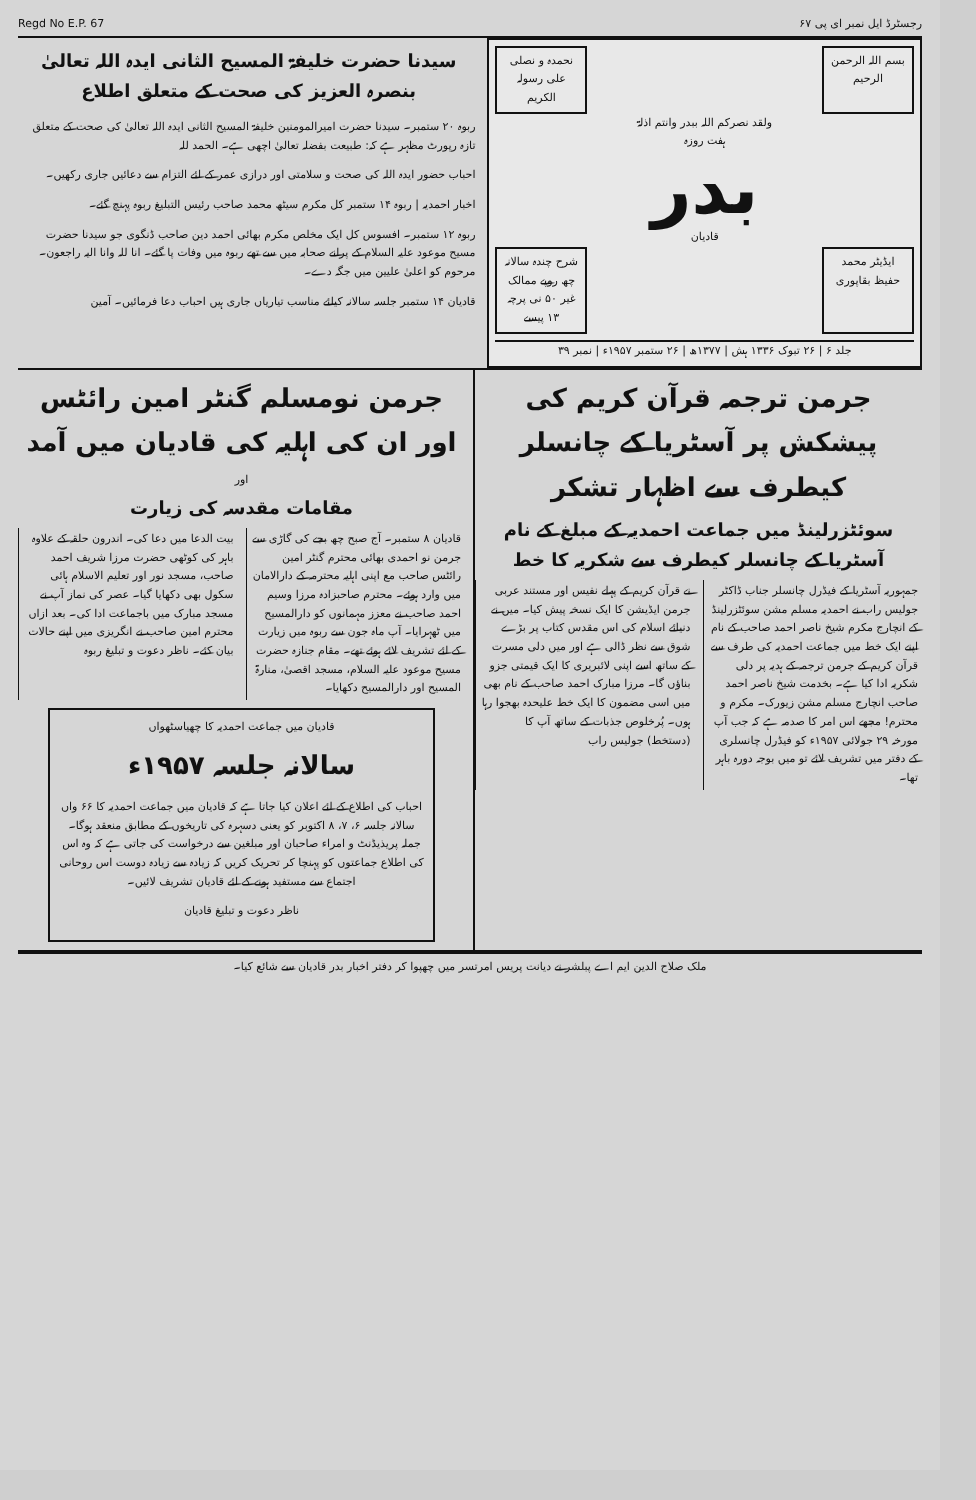رجسٹرڈ ایل نمبر ای پی ۶۷ Regd No E.P. 67
بسم اللہ الرحمن الرحیم
نحمدہ و نصلی علی رسولہ الکریم
ولقد نصرکم اللہ ببدر وانتم اذلۃ
ہفت روزہ
بدر
قادیان
ایڈیٹر محمد حفیظ بقاپوری
شرح چندہ سالانہ چھ روپے ممالک غیر ۵۰ نی پرچہ ۱۳ پیسے
جلد ۶ | ۲۶ تبوک ۱۳۳۶ ہش | ۱۳۷۷ھ | ۲۶ ستمبر ۱۹۵۷ء | نمبر ۳۹
سیدنا حضرت خلیفۃ المسیح الثانی ایدہ اللہ تعالیٰ بنصرہ العزیز کی صحت کے متعلق اطلاع
ربوہ ۲۰ ستمبر۔ سیدنا حضرت امیرالمومنین خلیفۃ المسیح الثانی ایدہ اللہ تعالیٰ کی صحت کے متعلق تازہ رپورٹ مظہر ہے کہ: طبیعت بفضلہ تعالیٰ اچھی ہے۔ الحمد للہ
احباب حضور ایدہ اللہ کی صحت و سلامتی اور درازی عمر کے لئے التزام سے دعائیں جاری رکھیں۔
اخبار احمدیہ | ربوہ ۱۴ ستمبر کل مکرم سیٹھ محمد صاحب رئیس التبلیغ ربوہ پہنچ گئے۔
ربوہ ۱۲ ستمبر۔ افسوس کل ایک مخلص مکرم بھائی احمد دین صاحب ڈنگوی جو سیدنا حضرت مسیح موعود علیہ السلام کے پرانے صحابہ میں سے تھے ربوہ میں وفات پا گئے۔ انا للہ وانا الیہ راجعون۔ مرحوم کو اعلیٰ علیین میں جگہ دے۔
قادیان ۱۴ ستمبر جلسہ سالانہ کیلئے مناسب تیاریاں جاری ہیں احباب دعا فرمائیں۔ آمین
جرمن ترجمہ قرآن کریم کی پیشکش پر آسٹریا کے چانسلر کیطرف سے اظہار تشکر
سوئٹزرلینڈ میں جماعت احمدیہ کے مبلغ کے نام آسٹریا کے چانسلر کیطرف سے شکریہ کا خط
جمہوریہ آسٹریا کے فیڈرل چانسلر جناب ڈاکٹر جولیس راب نے احمدیہ مسلم مشن سوئٹزرلینڈ کے انچارج مکرم شیخ ناصر احمد صاحب کے نام اپنے ایک خط میں جماعت احمدیہ کی طرف سے قرآن کریم کے جرمن ترجمہ کے ہدیہ پر دلی شکریہ ادا کیا ہے۔ بخدمت شیخ ناصر احمد صاحب انچارج مسلم مشن زیورک۔ مکرم و محترم! مجھے اس امر کا صدمہ ہے کہ جب آپ مورخہ ۲۹ جولائی ۱۹۵۷ء کو فیڈرل چانسلری کے دفتر میں تشریف لائے تو میں بوجہ دورہ باہر تھا۔
نے قرآن کریم کے پہلے نفیس اور مستند عربی جرمن ایڈیشن کا ایک نسخہ پیش کیا۔ میں نے دنیائے اسلام کی اس مقدس کتاب پر بڑے شوق سے نظر ڈالی ہے اور میں دلی مسرت کے ساتھ اسے اپنی لائبریری کا ایک قیمتی جزو بناؤں گا۔ مرزا مبارک احمد صاحب کے نام بھی میں اسی مضمون کا ایک خط علیحدہ بھجوا رہا ہوں۔ پُرخلوص جذبات کے ساتھ آپ کا (دستخط) جولیس راب
جرمن نومسلم گنٹر امین رائٹس اور ان کی اہلیہ کی قادیان میں آمد
اور
مقامات مقدسہ کی زیارت
قادیان ۸ ستمبر۔ آج صبح چھ بجے کی گاڑی سے جرمن نو احمدی بھائی محترم گنٹر امین رائٹس صاحب مع اپنی اہلیہ محترمہ کے دارالامان میں وارد ہوئے۔ محترم صاحبزادہ مرزا وسیم احمد صاحب نے معزز مہمانوں کو دارالمسیح میں ٹھہرایا۔ آپ ماہ جون سے ربوہ میں زیارت کے لئے تشریف لائے ہوئے تھے۔ مقام جنازہ حضرت مسیح موعود علیہ السلام، مسجد اقصیٰ، منارۃ المسیح اور دارالمسیح دکھایا۔
بیت الدعا میں دعا کی۔ اندرون حلقہ کے علاوہ باہر کی کوٹھی حضرت مرزا شریف احمد صاحب، مسجد نور اور تعلیم الاسلام ہائی سکول بھی دکھایا گیا۔ عصر کی نماز آپ نے مسجد مبارک میں باجماعت ادا کی۔ بعد ازاں محترم امین صاحب نے انگریزی میں اپنے حالات بیان کئے۔ ناظر دعوت و تبلیغ ربوہ
قادیان میں جماعت احمدیہ کا چھیاسٹھواں
سالانہ جلسہ ۱۹۵۷ء
احباب کی اطلاع کے لئے اعلان کیا جاتا ہے کہ قادیان میں جماعت احمدیہ کا ۶۶ واں سالانہ جلسہ ۶، ۷، ۸ اکتوبر کو یعنی دسہرہ کی تاریخوں کے مطابق منعقد ہوگا۔ جملہ پریذیڈنٹ و امراء صاحبان اور مبلغین سے درخواست کی جاتی ہے کہ وہ اس کی اطلاع جماعتوں کو پہنچا کر تحریک کریں کہ زیادہ سے زیادہ دوست اس روحانی اجتماع سے مستفید ہونے کے لئے قادیان تشریف لائیں۔
ناظر دعوت و تبلیغ قادیان
ملک صلاح الدین ایم اے پبلشر نے دیانت پریس امرتسر میں چھپوا کر دفتر اخبار بدر قادیان سے شائع کیا۔